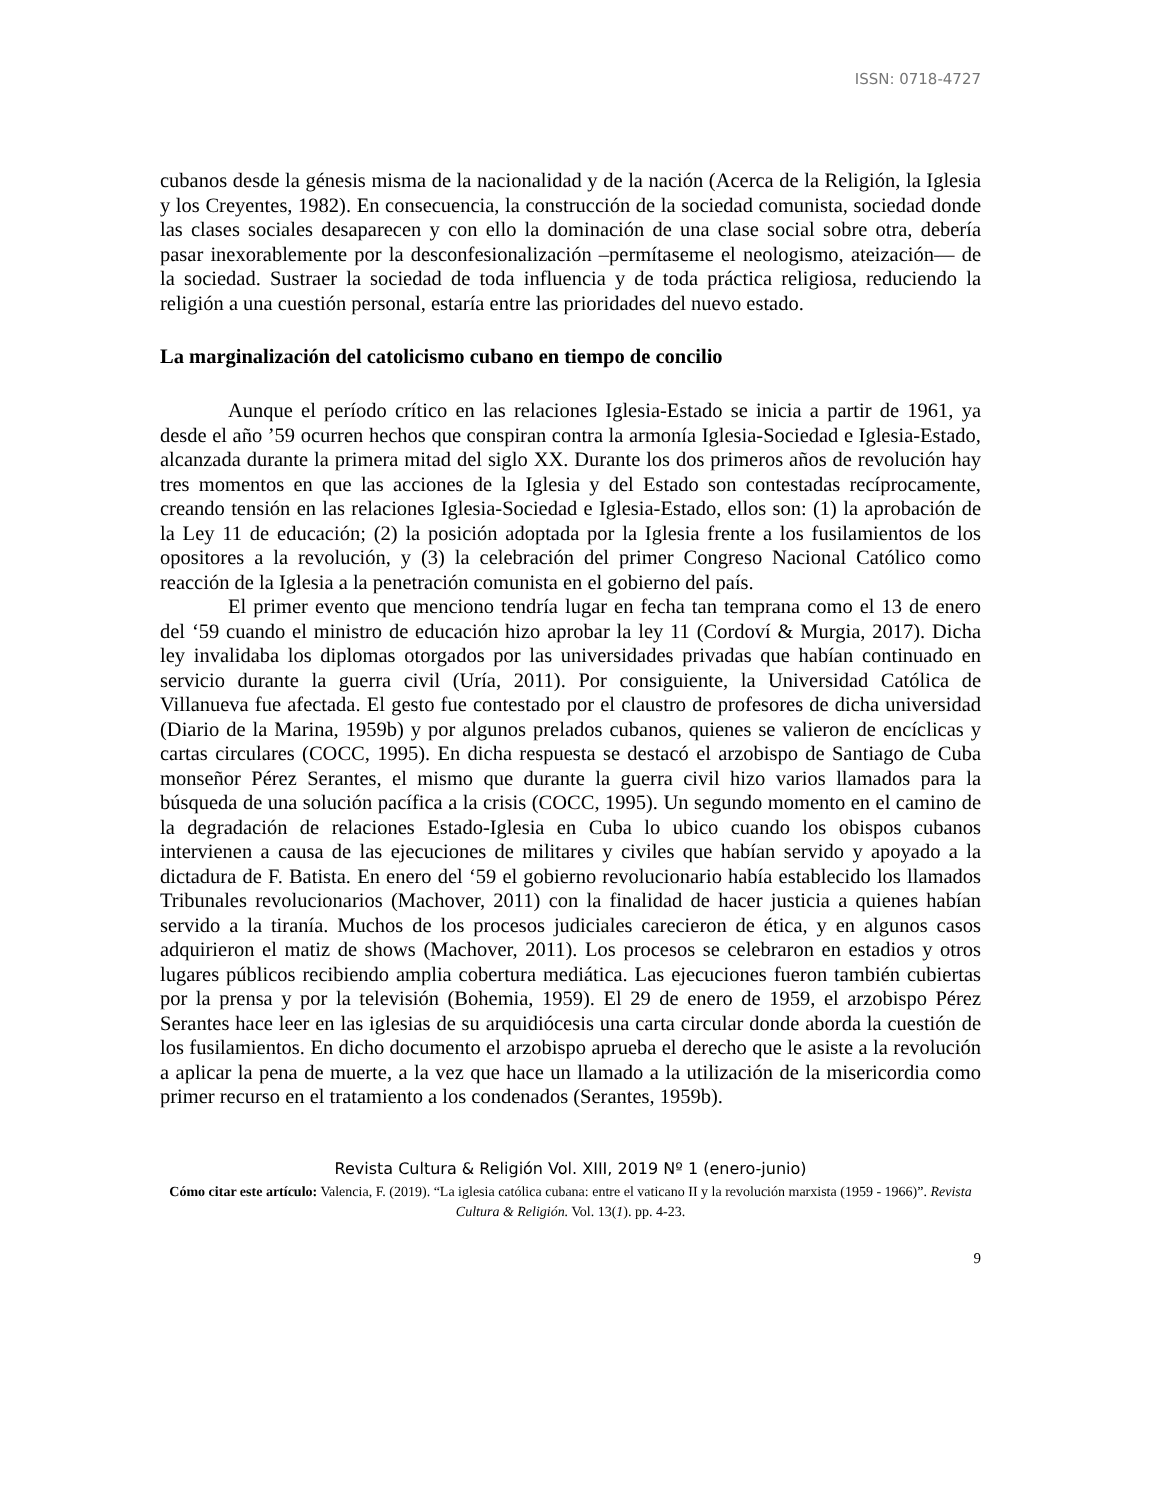ISSN: 0718-4727
cubanos desde la génesis misma de la nacionalidad y de la nación (Acerca de la Religión, la Iglesia y los Creyentes, 1982). En consecuencia, la construcción de la sociedad comunista, sociedad donde las clases sociales desaparecen y con ello la dominación de una clase social sobre otra, debería pasar inexorablemente por la desconfesionalización –permítaseme el neologismo, ateización— de la sociedad. Sustraer la sociedad de toda influencia y de toda práctica religiosa, reduciendo la religión a una cuestión personal, estaría entre las prioridades del nuevo estado.
La marginalización del catolicismo cubano en tiempo de concilio
Aunque el período crítico en las relaciones Iglesia-Estado se inicia a partir de 1961, ya desde el año ’59 ocurren hechos que conspiran contra la armonía Iglesia-Sociedad e Iglesia-Estado, alcanzada durante la primera mitad del siglo XX. Durante los dos primeros años de revolución hay tres momentos en que las acciones de la Iglesia y del Estado son contestadas recíprocamente, creando tensión en las relaciones Iglesia-Sociedad e Iglesia-Estado, ellos son: (1) la aprobación de la Ley 11 de educación; (2) la posición adoptada por la Iglesia frente a los fusilamientos de los opositores a la revolución, y (3) la celebración del primer Congreso Nacional Católico como reacción de la Iglesia a la penetración comunista en el gobierno del país.
El primer evento que menciono tendría lugar en fecha tan temprana como el 13 de enero del ‘59 cuando el ministro de educación hizo aprobar la ley 11 (Cordoví & Murgia, 2017). Dicha ley invalidaba los diplomas otorgados por las universidades privadas que habían continuado en servicio durante la guerra civil (Uría, 2011). Por consiguiente, la Universidad Católica de Villanueva fue afectada. El gesto fue contestado por el claustro de profesores de dicha universidad (Diario de la Marina, 1959b) y por algunos prelados cubanos, quienes se valieron de encíclicas y cartas circulares (COCC, 1995). En dicha respuesta se destacó el arzobispo de Santiago de Cuba monseñor Pérez Serantes, el mismo que durante la guerra civil hizo varios llamados para la búsqueda de una solución pacífica a la crisis (COCC, 1995). Un segundo momento en el camino de la degradación de relaciones Estado-Iglesia en Cuba lo ubico cuando los obispos cubanos intervienen a causa de las ejecuciones de militares y civiles que habían servido y apoyado a la dictadura de F. Batista. En enero del ‘59 el gobierno revolucionario había establecido los llamados Tribunales revolucionarios (Machover, 2011) con la finalidad de hacer justicia a quienes habían servido a la tiranía. Muchos de los procesos judiciales carecieron de ética, y en algunos casos adquirieron el matiz de shows (Machover, 2011). Los procesos se celebraron en estadios y otros lugares públicos recibiendo amplia cobertura mediática. Las ejecuciones fueron también cubiertas por la prensa y por la televisión (Bohemia, 1959). El 29 de enero de 1959, el arzobispo Pérez Serantes hace leer en las iglesias de su arquidiócesis una carta circular donde aborda la cuestión de los fusilamientos. En dicho documento el arzobispo aprueba el derecho que le asiste a la revolución a aplicar la pena de muerte, a la vez que hace un llamado a la utilización de la misericordia como primer recurso en el tratamiento a los condenados (Serantes, 1959b).
Revista Cultura & Religión Vol. XIII, 2019 Nº 1 (enero-junio)
Cómo citar este artículo: Valencia, F. (2019). “La iglesia católica cubana: entre el vaticano II y la revolución marxista (1959 - 1966)”. Revista Cultura & Religión. Vol. 13(1). pp. 4-23.
9